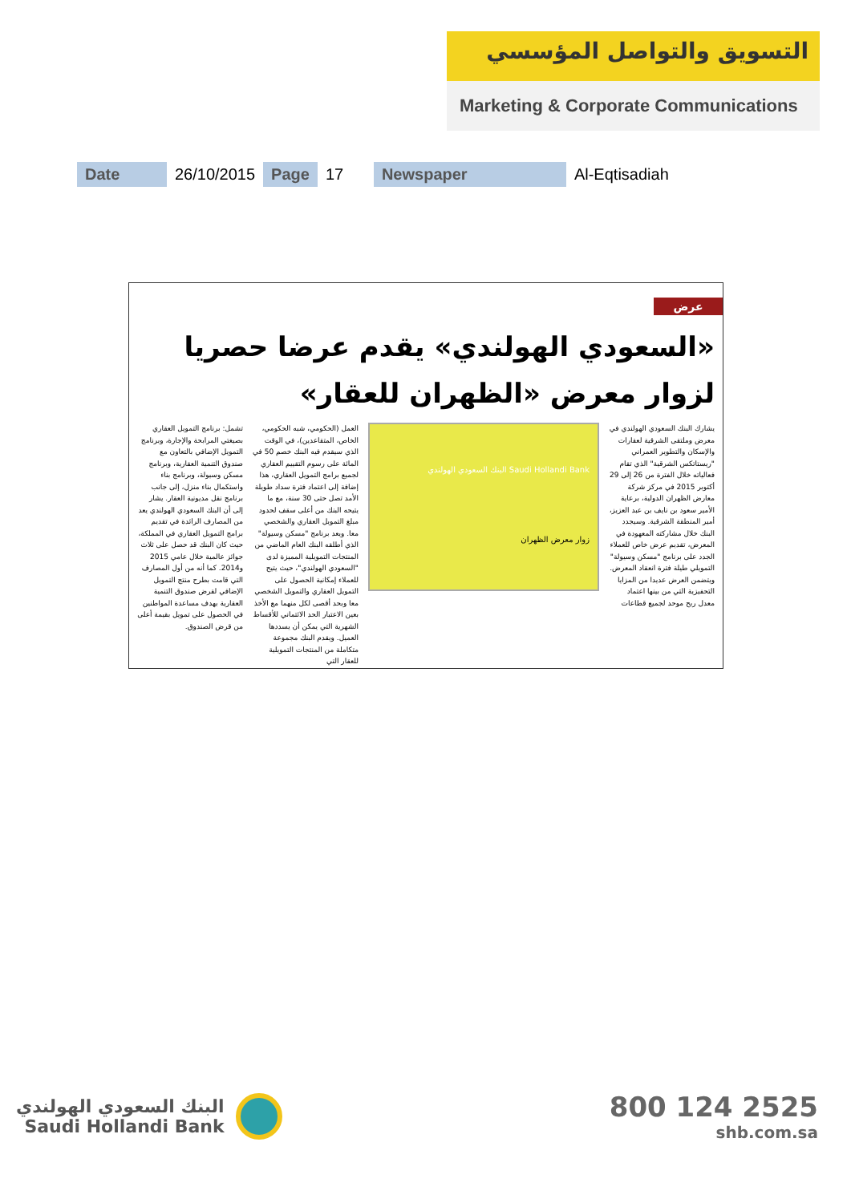التسويق والتواصل المؤسسي
Marketing & Corporate Communications
| Date | 26/10/2015 | Page | 17 | Newspaper | Al-Eqtisadiah |
عرض
«السعودي الهولندي» يقدم عرضا حصريا لزوار معرض «الظهران للعقار»
يشارك البنك السعودي الهولندي في معرض وملتقى الشرقية لعقارات والإسكان والتطوير العمراني "ريستاتكس الشرقية" الذي تقام فعالياته خلال الفترة من 26 إلى 29 أكتوبر 2015 في مركز شركة معارض الظهران الدولية، برعاية الأمير سعود بن نايف بن عبد العزيز، أمير المنطقة الشرقية. وسيجدد البنك خلال مشاركته المعهودة في المعرض، تقديم عرض خاص للعملاء الجدد على برنامج "مسكن وسيولة" التمويلي طيلة فترة انعقاد المعرض. ويتضمن العرض عديدا من المزايا التحفيزية التي من بينها اعتماد معدل ربح موحد لجميع قطاعات
Saudi Hollandi Bank البنك السعودي الهولندي
زوار معرض الظهران
العمل (الحكومي، شبه الحكومي، الخاص، المتقاعدين)، في الوقت الذي سيقدم فيه البنك خصم 50 في المائة على رسوم التقييم العقاري لجميع برامج التمويل العقاري، هذا إضافة إلى اعتماد فترة سداد طويلة الأمد تصل حتى 30 سنة، مع ما يتيحه البنك من أعلى سقف لحدود مبلغ التمويل العقاري والشخصي معا. ويعد برنامج "مسكن وسيولة" الذي أطلقه البنك العام الماضي من المنتجات التمويلية المميزة لدى "السعودي الهولندي"، حيث يتيح للعملاء إمكانية الحصول على التمويل العقاري والتمويل الشخصي معا وبحد أقصى لكل منهما مع الأخذ بعين الاعتبار الحد الائتماني للأقساط الشهرية التي يمكن أن يسددها العميل. ويقدم البنك مجموعة متكاملة من المنتجات التمويلية للعقار التي
تشمل: برنامج التمويل العقاري بصيغتي المرابحة والإجارة، وبرنامج التمويل الإضافي بالتعاون مع صندوق التنمية العقارية، وبرنامج مسكن وسيولة، وبرنامج بناء واستكمال بناء منزل، إلى جانب برنامج نقل مديونية العقار. يشار إلى أن البنك السعودي الهولندي يعد من المصارف الرائدة في تقديم برامج التمويل العقاري في المملكة، حيث كان البنك قد حصل على ثلاث جوائز عالمية خلال عامي 2015 و2014. كما أنه من أول المصارف التي قامت بطرح منتج التمويل الإضافي لقرض صندوق التنمية العقارية بهدف مساعدة المواطنين في الحصول على تمويل بقيمة أعلى من قرض الصندوق.
البنك السعودي الهولندي
Saudi Hollandi Bank
800 124 2525
shb.com.sa